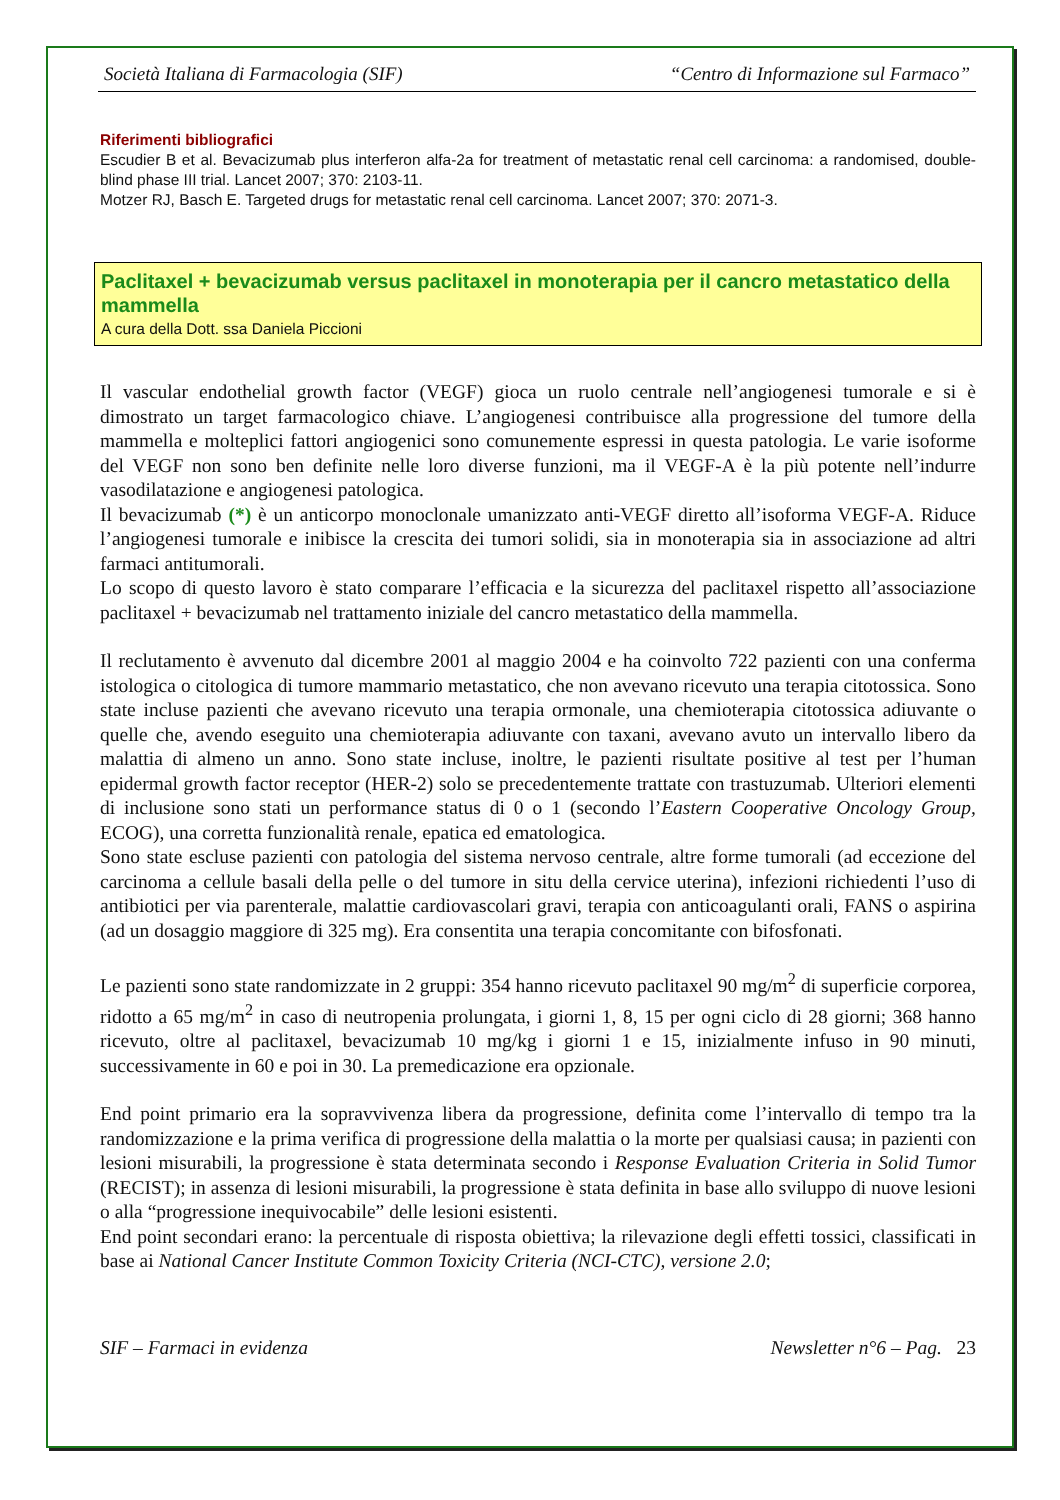Società Italiana di Farmacologia (SIF) “Centro di Informazione sul Farmaco”
Riferimenti bibliografici
Escudier B et al. Bevacizumab plus interferon alfa-2a for treatment of metastatic renal cell carcinoma: a randomised, double-blind phase III trial. Lancet 2007; 370: 2103-11.
Motzer RJ, Basch E. Targeted drugs for metastatic renal cell carcinoma. Lancet 2007; 370: 2071-3.
Paclitaxel + bevacizumab versus paclitaxel in monoterapia per il cancro metastatico della mammella
A cura della Dott. ssa Daniela Piccioni
Il vascular endothelial growth factor (VEGF) gioca un ruolo centrale nell’angiogenesi tumorale e si è dimostrato un target farmacologico chiave. L’angiogenesi contribuisce alla progressione del tumore della mammella e molteplici fattori angiogenici sono comunemente espressi in questa patologia. Le varie isoforme del VEGF non sono ben definite nelle loro diverse funzioni, ma il VEGF-A è la più potente nell’indurre vasodilatazione e angiogenesi patologica.
Il bevacizumab (*) è un anticorpo monoclonale umanizzato anti-VEGF diretto all’isoforma VEGF-A. Riduce l’angiogenesi tumorale e inibisce la crescita dei tumori solidi, sia in monoterapia sia in associazione ad altri farmaci antitumorali.
Lo scopo di questo lavoro è stato comparare l’efficacia e la sicurezza del paclitaxel rispetto all’associazione paclitaxel + bevacizumab nel trattamento iniziale del cancro metastatico della mammella.
Il reclutamento è avvenuto dal dicembre 2001 al maggio 2004 e ha coinvolto 722 pazienti con una conferma istologica o citologica di tumore mammario metastatico, che non avevano ricevuto una terapia citotossica. Sono state incluse pazienti che avevano ricevuto una terapia ormonale, una chemioterapia citotossica adiuvante o quelle che, avendo eseguito una chemioterapia adiuvante con taxani, avevano avuto un intervallo libero da malattia di almeno un anno. Sono state incluse, inoltre, le pazienti risultate positive al test per l’human epidermal growth factor receptor (HER-2) solo se precedentemente trattate con trastuzumab. Ulteriori elementi di inclusione sono stati un performance status di 0 o 1 (secondo l’Eastern Cooperative Oncology Group, ECOG), una corretta funzionalità renale, epatica ed ematologica.
Sono state escluse pazienti con patologia del sistema nervoso centrale, altre forme tumorali (ad eccezione del carcinoma a cellule basali della pelle o del tumore in situ della cervice uterina), infezioni richiedenti l’uso di antibiotici per via parenterale, malattie cardiovascolari gravi, terapia con anticoagulanti orali, FANS o aspirina (ad un dosaggio maggiore di 325 mg). Era consentita una terapia concomitante con bifosfonati.
Le pazienti sono state randomizzate in 2 gruppi: 354 hanno ricevuto paclitaxel 90 mg/m<sup>2</sup> di superficie corporea, ridotto a 65 mg/m<sup>2</sup> in caso di neutropenia prolungata, i giorni 1, 8, 15 per ogni ciclo di 28 giorni; 368 hanno ricevuto, oltre al paclitaxel, bevacizumab 10 mg/kg i giorni 1 e 15, inizialmente infuso in 90 minuti, successivamente in 60 e poi in 30. La premedicazione era opzionale.
End point primario era la sopravvivenza libera da progressione, definita come l’intervallo di tempo tra la randomizzazione e la prima verifica di progressione della malattia o la morte per qualsiasi causa; in pazienti con lesioni misurabili, la progressione è stata determinata secondo i Response Evaluation Criteria in Solid Tumor (RECIST); in assenza di lesioni misurabili, la progressione è stata definita in base allo sviluppo di nuove lesioni o alla “progressione inequivocabile” delle lesioni esistenti.
End point secondari erano: la percentuale di risposta obiettiva; la rilevazione degli effetti tossici, classificati in base ai National Cancer Institute Common Toxicity Criteria (NCI-CTC), versione 2.0;
SIF – Farmaci in evidenza Newsletter n°6 – Pag. 23